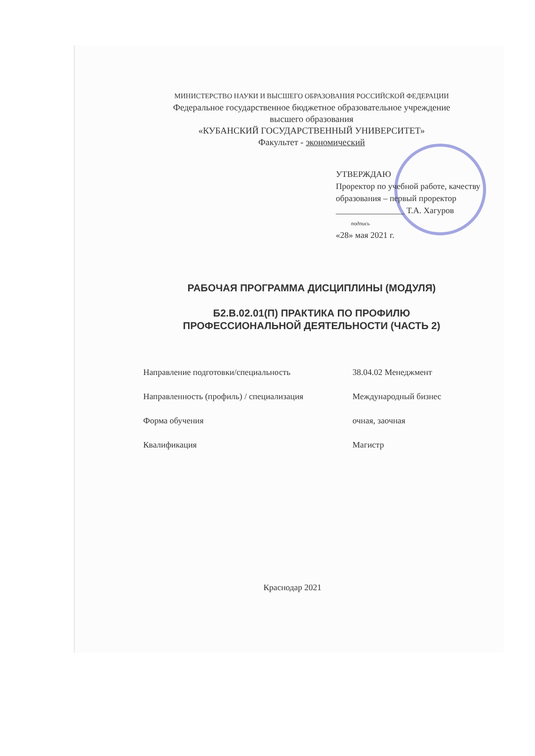МИНИСТЕРСТВО НАУКИ И ВЫСШЕГО ОБРАЗОВАНИЯ РОССИЙСКОЙ ФЕДЕРАЦИИ
Федеральное государственное бюджетное образовательное учреждение
высшего образования
«КУБАНСКИЙ ГОСУДАРСТВЕННЫЙ УНИВЕРСИТЕТ»
Факультет - экономический
УТВЕРЖДАЮ
Проректор по учебной работе, качеству образования – первый проректор
________________ Т.А. Хагуров
подпись
«28» мая 2021 г.
РАБОЧАЯ ПРОГРАММА ДИСЦИПЛИНЫ (МОДУЛЯ)
Б2.В.02.01(П) ПРАКТИКА ПО ПРОФИЛЮ
ПРОФЕССИОНАЛЬНОЙ ДЕЯТЕЛЬНОСТИ (ЧАСТЬ 2)
Направление подготовки/специальность 38.04.02 Менеджмент
Направленность (профиль) / специализация Международный бизнес
Форма обучения очная, заочная
Квалификация Магистр
Краснодар 2021